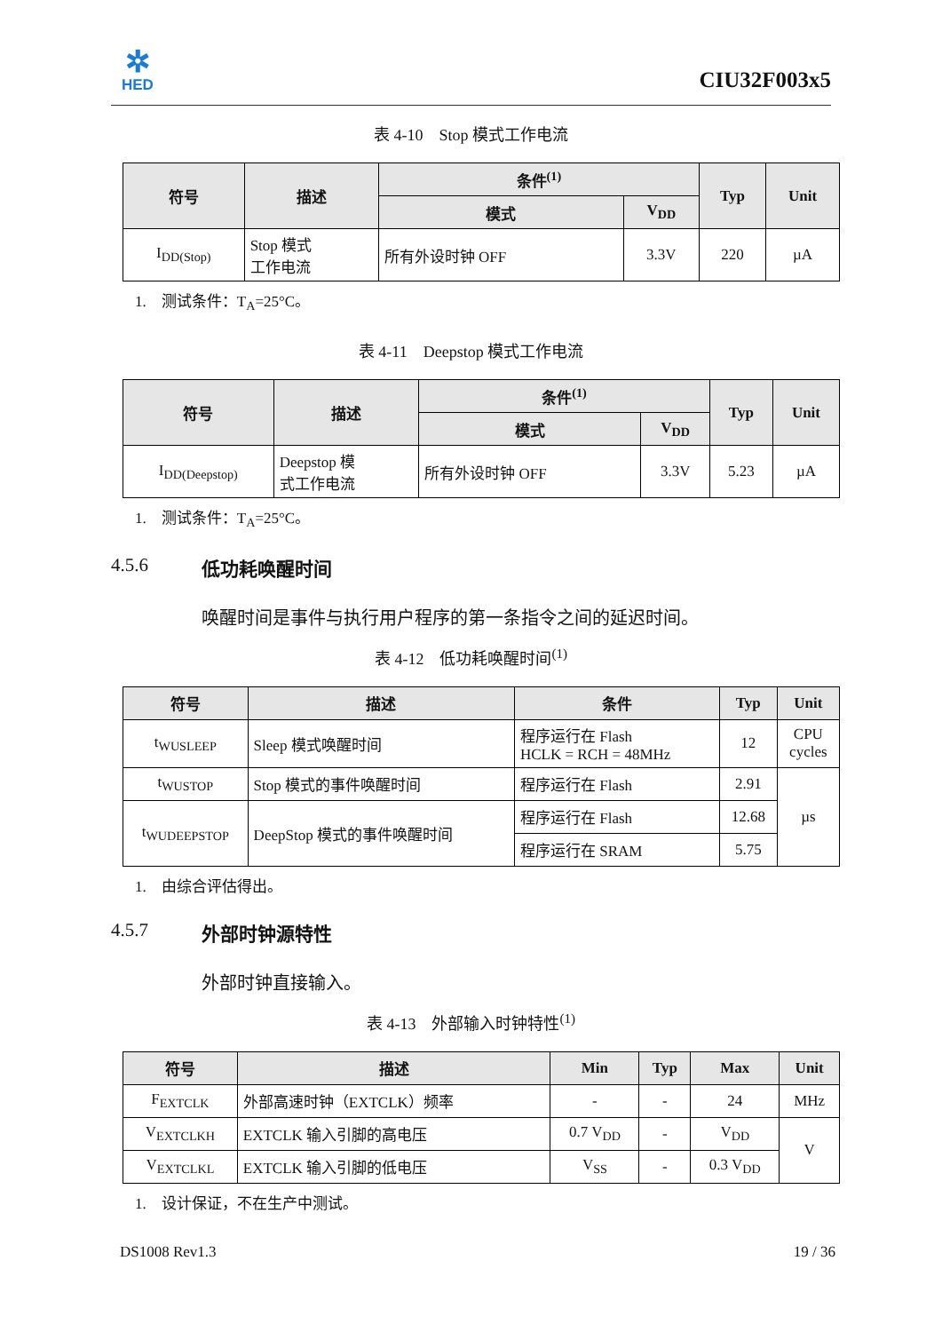✲
HED
CIU32F003x5
表 4-10　Stop 模式工作电流
| 符号 | 描述 | 条件<sup>(1)</sup> | | Typ | Unit |
| --- | --- | --- | --- | --- | --- |
| | | 模式 | V<sub>DD</sub> | | |
| I<sub>DD(Stop)</sub> | Stop 模式 工作电流 | 所有外设时钟 OFF | 3.3V | 220 | µA |
1.　测试条件：T<sub>A</sub>=25°C。
表 4-11　Deepstop 模式工作电流
| 符号 | 描述 | 条件<sup>(1)</sup> | | Typ | Unit |
| --- | --- | --- | --- | --- | --- |
| | | 模式 | V<sub>DD</sub> | | |
| I<sub>DD(Deepstop)</sub> | Deepstop 模 式工作电流 | 所有外设时钟 OFF | 3.3V | 5.23 | µA |
1.　测试条件：T<sub>A</sub>=25°C。
4.5.6 低功耗唤醒时间
唤醒时间是事件与执行用户程序的第一条指令之间的延迟时间。
表 4-12　低功耗唤醒时间<sup>(1)</sup>
| 符号 | 描述 | 条件 | Typ | Unit |
| --- | --- | --- | --- | --- |
| t<sub>WUSLEEP</sub> | Sleep 模式唤醒时间 | 程序运行在 Flash HCLK = RCH = 48MHz | 12 | CPU cycles |
| t<sub>WUSTOP</sub> | Stop 模式的事件唤醒时间 | 程序运行在 Flash | 2.91 | µs |
| t<sub>WUDEEPSTOP</sub> | DeepStop 模式的事件唤醒时间 | 程序运行在 Flash | 12.68 | |
| | | 程序运行在 SRAM | 5.75 | |
1.　由综合评估得出。
4.5.7 外部时钟源特性
外部时钟直接输入。
表 4-13　外部输入时钟特性<sup>(1)</sup>
| 符号 | 描述 | Min | Typ | Max | Unit |
| --- | --- | --- | --- | --- | --- |
| F<sub>EXTCLK</sub> | 外部高速时钟（EXTCLK）频率 | - | - | 24 | MHz |
| V<sub>EXTCLKH</sub> | EXTCLK 输入引脚的高电压 | 0.7 V<sub>DD</sub> | - | V<sub>DD</sub> | V |
| V<sub>EXTCLKL</sub> | EXTCLK 输入引脚的低电压 | V<sub>SS</sub> | - | 0.3 V<sub>DD</sub> | |
1.　设计保证，不在生产中测试。
DS1008 Rev1.3 19 / 36